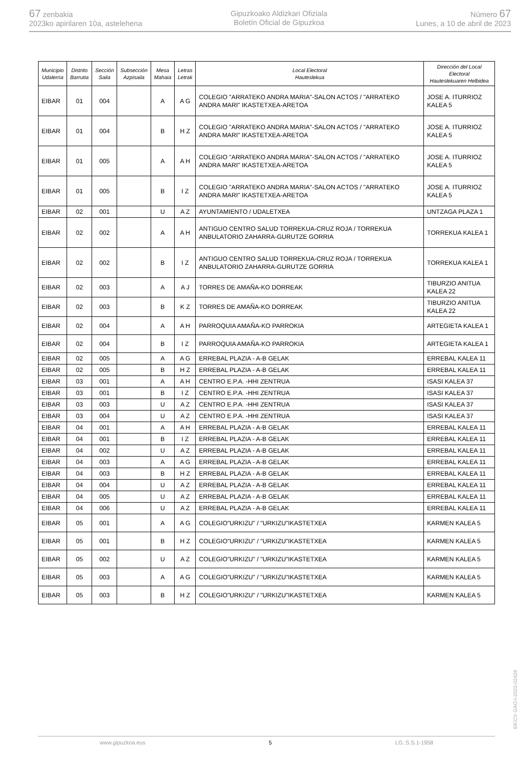67 zenbakia
2023ko apirilaren 10a, astelehena
Gipuzkoako Aldizkari Ofiziala
Boletín Oficial de Gipuzkoa
Número 67
Lunes, a 10 de abril de 2023
| Municipio Udalerria | Distrito Barrutia | Sección Saila | Subsección Azpisaila | Mesa Mahaia | Letras Letrak | Local Electoral Hauteslekua | Dirección del Local Electoral Hauteslekuaren Helbidea |
| --- | --- | --- | --- | --- | --- | --- | --- |
| EIBAR | 01 | 004 | | A | A G | COLEGIO "ARRATEKO ANDRA MARIA"-SALON ACTOS / "ARRATEKO ANDRA MARI" IKASTETXEA-ARETOA | JOSE A. ITURRIOZ KALEA 5 |
| EIBAR | 01 | 004 | | B | H Z | COLEGIO "ARRATEKO ANDRA MARIA"-SALON ACTOS / "ARRATEKO ANDRA MARI" IKASTETXEA-ARETOA | JOSE A. ITURRIOZ KALEA 5 |
| EIBAR | 01 | 005 | | A | A H | COLEGIO "ARRATEKO ANDRA MARIA"-SALON ACTOS / "ARRATEKO ANDRA MARI" IKASTETXEA-ARETOA | JOSE A. ITURRIOZ KALEA 5 |
| EIBAR | 01 | 005 | | B | I Z | COLEGIO "ARRATEKO ANDRA MARIA"-SALON ACTOS / "ARRATEKO ANDRA MARI" IKASTETXEA-ARETOA | JOSE A. ITURRIOZ KALEA 5 |
| EIBAR | 02 | 001 | | U | A Z | AYUNTAMIENTO / UDALETXEA | UNTZAGA PLAZA 1 |
| EIBAR | 02 | 002 | | A | A H | ANTIGUO CENTRO SALUD TORREKUA-CRUZ ROJA / TORREKUA ANBULATORIO ZAHARRA-GURUTZE GORRIA | TORREKUA KALEA 1 |
| EIBAR | 02 | 002 | | B | I Z | ANTIGUO CENTRO SALUD TORREKUA-CRUZ ROJA / TORREKUA ANBULATORIO ZAHARRA-GURUTZE GORRIA | TORREKUA KALEA 1 |
| EIBAR | 02 | 003 | | A | A J | TORRES DE AMAÑA-KO DORREAK | TIBURZIO ANITUA KALEA 22 |
| EIBAR | 02 | 003 | | B | K Z | TORRES DE AMAÑA-KO DORREAK | TIBURZIO ANITUA KALEA 22 |
| EIBAR | 02 | 004 | | A | A H | PARROQUIA AMAÑA-KO PARROKIA | ARTEGIETA KALEA 1 |
| EIBAR | 02 | 004 | | B | I Z | PARROQUIA AMAÑA-KO PARROKIA | ARTEGIETA KALEA 1 |
| EIBAR | 02 | 005 | | A | A G | ERREBAL PLAZIA - A-B GELAK | ERREBAL KALEA 11 |
| EIBAR | 02 | 005 | | B | H Z | ERREBAL PLAZIA - A-B GELAK | ERREBAL KALEA 11 |
| EIBAR | 03 | 001 | | A | A H | CENTRO E.P.A. -HHI ZENTRUA | ISASI KALEA 37 |
| EIBAR | 03 | 001 | | B | I Z | CENTRO E.P.A. -HHI ZENTRUA | ISASI KALEA 37 |
| EIBAR | 03 | 003 | | U | A Z | CENTRO E.P.A. -HHI ZENTRUA | ISASI KALEA 37 |
| EIBAR | 03 | 004 | | U | A Z | CENTRO E.P.A. -HHI ZENTRUA | ISASI KALEA 37 |
| EIBAR | 04 | 001 | | A | A H | ERREBAL PLAZIA - A-B GELAK | ERREBAL KALEA 11 |
| EIBAR | 04 | 001 | | B | I Z | ERREBAL PLAZIA - A-B GELAK | ERREBAL KALEA 11 |
| EIBAR | 04 | 002 | | U | A Z | ERREBAL PLAZIA - A-B GELAK | ERREBAL KALEA 11 |
| EIBAR | 04 | 003 | | A | A G | ERREBAL PLAZIA - A-B GELAK | ERREBAL KALEA 11 |
| EIBAR | 04 | 003 | | B | H Z | ERREBAL PLAZIA - A-B GELAK | ERREBAL KALEA 11 |
| EIBAR | 04 | 004 | | U | A Z | ERREBAL PLAZIA - A-B GELAK | ERREBAL KALEA 11 |
| EIBAR | 04 | 005 | | U | A Z | ERREBAL PLAZIA - A-B GELAK | ERREBAL KALEA 11 |
| EIBAR | 04 | 006 | | U | A Z | ERREBAL PLAZIA - A-B GELAK | ERREBAL KALEA 11 |
| EIBAR | 05 | 001 | | A | A G | COLEGIO"URKIZU" / "URKIZU"IKASTETXEA | KARMEN KALEA 5 |
| EIBAR | 05 | 001 | | B | H Z | COLEGIO"URKIZU" / "URKIZU"IKASTETXEA | KARMEN KALEA 5 |
| EIBAR | 05 | 002 | | U | A Z | COLEGIO"URKIZU" / "URKIZU"IKASTETXEA | KARMEN KALEA 5 |
| EIBAR | 05 | 003 | | A | A G | COLEGIO"URKIZU" / "URKIZU"IKASTETXEA | KARMEN KALEA 5 |
| EIBAR | 05 | 003 | | B | H Z | COLEGIO"URKIZU" / "URKIZU"IKASTETXEA | KARMEN KALEA 5 |
EK\CV GAO-I-2023-02428
www.gipuzkoa.eus 5 LG.:S.S.1-1958